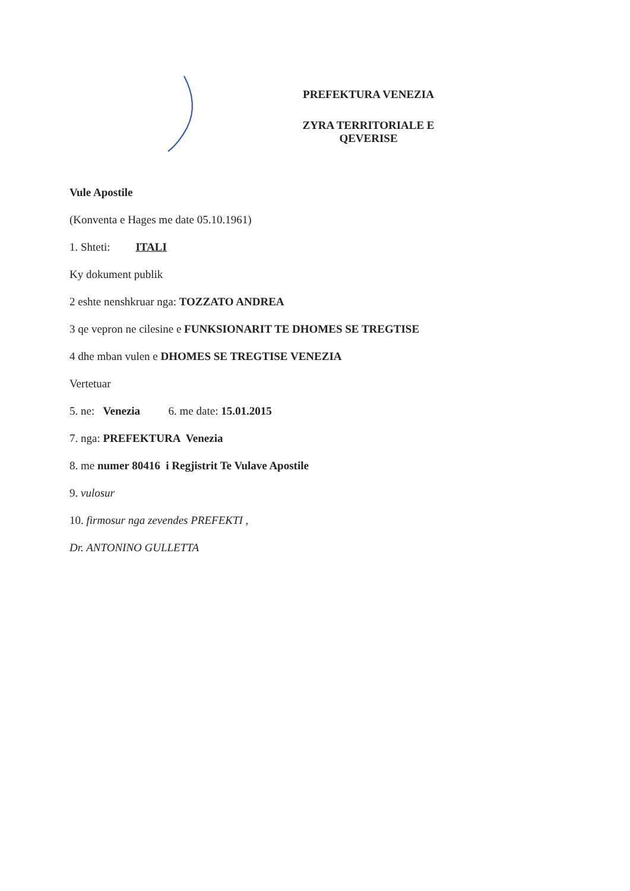PREFEKTURA VENEZIA
ZYRA TERRITORIALE E QEVERISE
Vule Apostile
(Konventa e Hages me date 05.10.1961)
1. Shteti: ITALI
Ky dokument publik
2 eshte nenshkruar nga: TOZZATO ANDREA
3 qe vepron ne cilesine e FUNKSIONARIT TE DHOMES SE TREGTISE
4 dhe mban vulen e DHOMES SE TREGTISE VENEZIA
Vertetuar
5. ne: Venezia 6. me date: 15.01.2015
7. nga: PREFEKTURA Venezia
8. me numer 80416 i Regjistrit Te Vulave Apostile
9. vulosur
10. firmosur nga zevendes PREFEKTI ,
Dr. ANTONINO GULLETTA